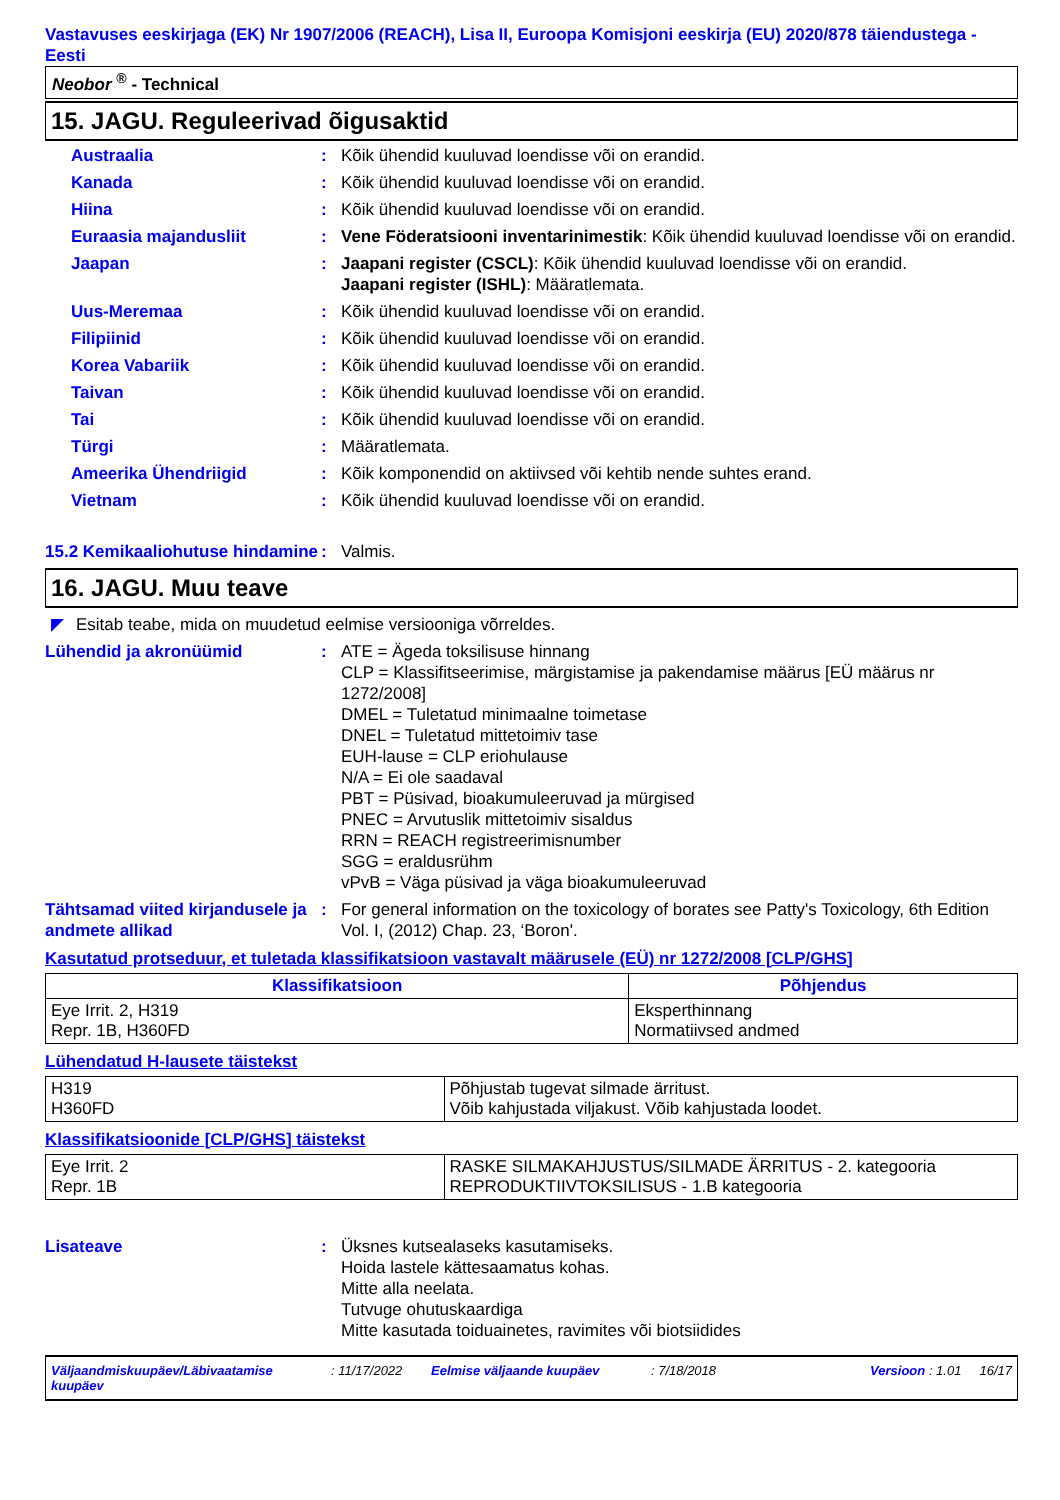Vastavuses eeskirjaga (EK) Nr 1907/2006 (REACH), Lisa II, Euroopa Komisjoni eeskirja (EU) 2020/878 täiendustega - Eesti
Neobor <sup>®</sup> - Technical
15. JAGU. Reguleerivad õigusaktid
Austraalia : Kõik ühendid kuuluvad loendisse või on erandid.
Kanada : Kõik ühendid kuuluvad loendisse või on erandid.
Hiina : Kõik ühendid kuuluvad loendisse või on erandid.
Euraasia majandusliit : Vene Föderatsiooni inventarinimestik: Kõik ühendid kuuluvad loendisse või on erandid.
Jaapan : Jaapani register (CSCL): Kõik ühendid kuuluvad loendisse või on erandid.
Jaapani register (ISHL): Määratlemata.
Uus-Meremaa : Kõik ühendid kuuluvad loendisse või on erandid.
Filipiinid : Kõik ühendid kuuluvad loendisse või on erandid.
Korea Vabariik : Kõik ühendid kuuluvad loendisse või on erandid.
Taivan : Kõik ühendid kuuluvad loendisse või on erandid.
Tai : Kõik ühendid kuuluvad loendisse või on erandid.
Türgi : Määratlemata.
Ameerika Ühendriigid : Kõik komponendid on aktiivsed või kehtib nende suhtes erand.
Vietnam : Kõik ühendid kuuluvad loendisse või on erandid.
15.2 Kemikaaliohutuse hindamine
: Valmis.
16. JAGU. Muu teave
◤ Esitab teabe, mida on muudetud eelmise versiooniga võrreldes.
Lühendid ja akronüümid : ATE = Ägeda toksilisuse hinnang
CLP = Klassifitseerimise, märgistamise ja pakendamise määrus [EÜ määrus nr 1272/2008]
DMEL = Tuletatud minimaalne toimetase
DNEL = Tuletatud mittetoimiv tase
EUH-lause = CLP eriohulause
N/A = Ei ole saadaval
PBT = Püsivad, bioakumuleeruvad ja mürgised
PNEC = Arvutuslik mittetoimiv sisaldus
RRN = REACH registreerimisnumber
SGG = eraldusrühm
vPvB = Väga püsivad ja väga bioakumuleeruvad
Tähtsamad viited kirjandusele ja andmete allikad
: For general information on the toxicology of borates see Patty's Toxicology, 6th Edition Vol. I, (2012) Chap. 23, ‘Boron'.
Kasutatud protseduur, et tuletada klassifikatsioon vastavalt määrusele (EÜ) nr 1272/2008 [CLP/GHS]
| Klassifikatsioon | Põhjendus |
| --- | --- |
| Eye Irrit. 2, H319 Repr. 1B, H360FD | Eksperthinnang Normatiivsed andmed |
Lühendatud H-lausete täistekst
| H319 H360FD | Põhjustab tugevat silmade ärritust. Võib kahjustada viljakust. Võib kahjustada loodet. |
Klassifikatsioonide [CLP/GHS] täistekst
| Eye Irrit. 2 Repr. 1B | RASKE SILMAKAHJUSTUS/SILMADE ÄRRITUS - 2. kategooria REPRODUKTIIVTOKSILISUS - 1.B kategooria |
Lisateave : Üksnes kutsealaseks kasutamiseks.
Hoida lastele kättesaamatus kohas.
Mitte alla neelata.
Tutvuge ohutuskaardiga
Mitte kasutada toiduainetes, ravimites või biotsiidides
Väljaandmiskuupäev/Läbivaatamise kuupäev: 11/17/2022 Eelmise väljaande kuupäev: 7/18/2018 Versioon : 1.01 16/17